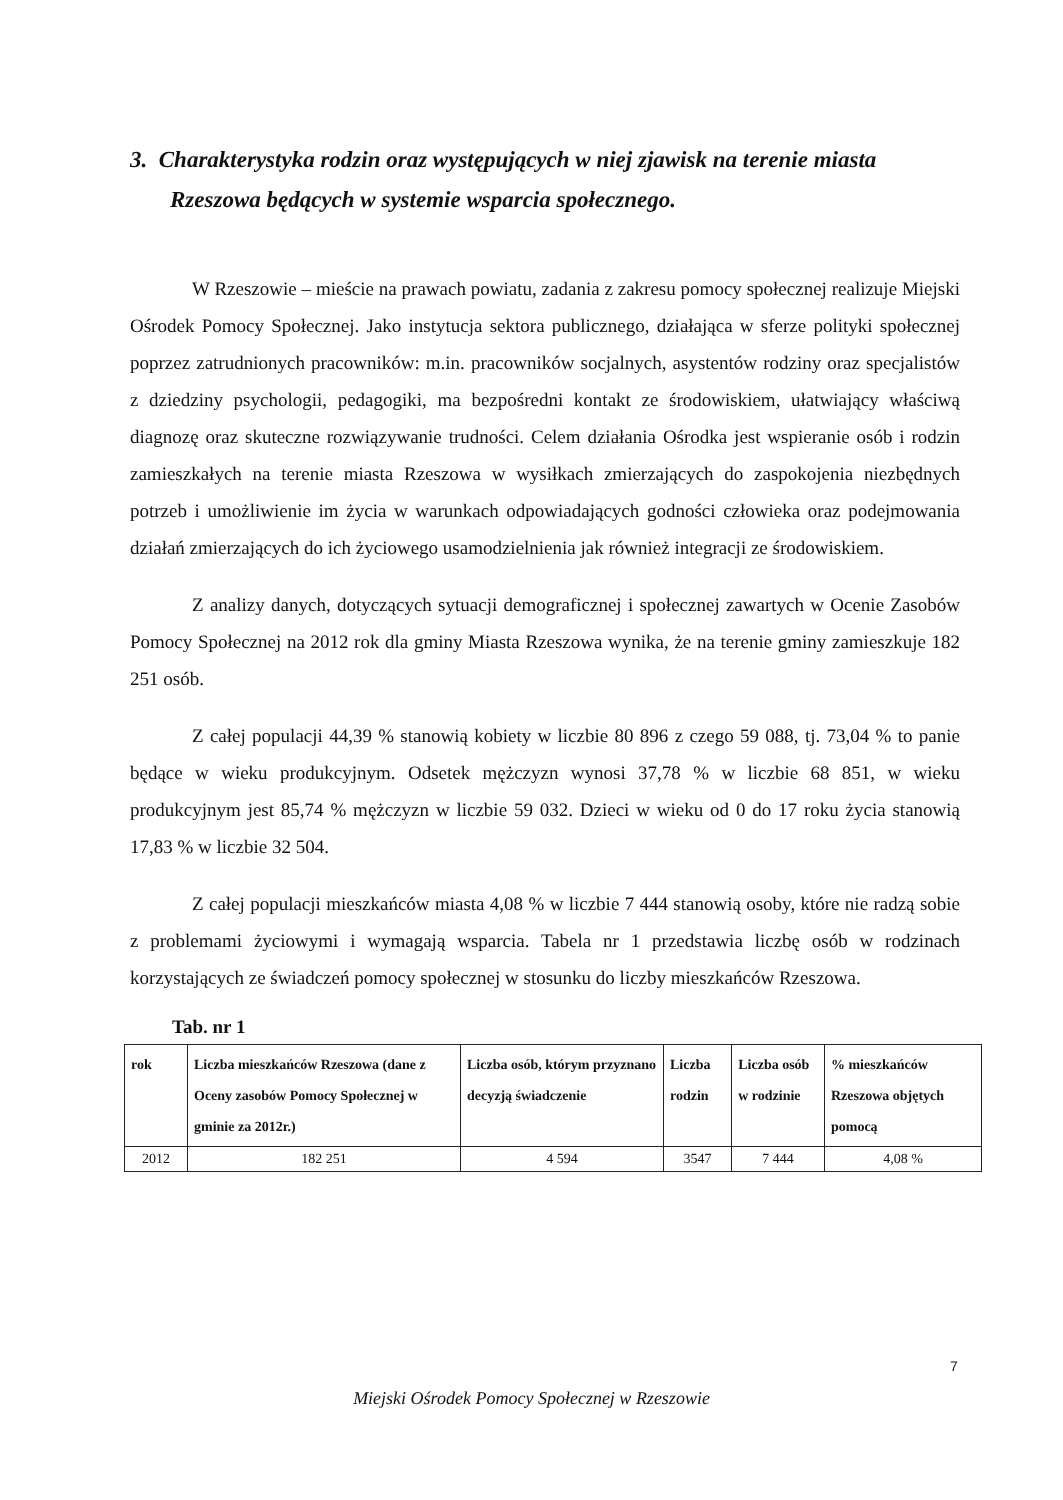3. Charakterystyka rodzin oraz występujących w niej zjawisk na terenie miasta Rzeszowa będących w systemie wsparcia społecznego.
W Rzeszowie – mieście na prawach powiatu, zadania z zakresu pomocy społecznej realizuje Miejski Ośrodek Pomocy Społecznej. Jako instytucja sektora publicznego, działająca w sferze polityki społecznej poprzez zatrudnionych pracowników: m.in. pracowników socjalnych, asystentów rodziny oraz specjalistów z dziedziny psychologii, pedagogiki, ma bezpośredni kontakt ze środowiskiem, ułatwiający właściwą diagnozę oraz skuteczne rozwiązywanie trudności. Celem działania Ośrodka jest wspieranie osób i rodzin zamieszkałych na terenie miasta Rzeszowa w wysiłkach zmierzających do zaspokojenia niezbędnych potrzeb i umożliwienie im życia w warunkach odpowiadających godności człowieka oraz podejmowania działań zmierzających do ich życiowego usamodzielnienia jak również integracji ze środowiskiem.
Z analizy danych, dotyczących sytuacji demograficznej i społecznej zawartych w Ocenie Zasobów Pomocy Społecznej na 2012 rok dla gminy Miasta Rzeszowa wynika, że na terenie gminy zamieszkuje 182 251 osób.
Z całej populacji 44,39 % stanowią kobiety w liczbie 80 896 z czego 59 088, tj. 73,04 % to panie będące w wieku produkcyjnym. Odsetek mężczyzn wynosi 37,78 % w liczbie 68 851, w wieku produkcyjnym jest 85,74 % mężczyzn w liczbie 59 032. Dzieci w wieku od 0 do 17 roku życia stanowią 17,83 % w liczbie 32 504.
Z całej populacji mieszkańców miasta 4,08 % w liczbie 7 444 stanowią osoby, które nie radzą sobie z problemami życiowymi i wymagają wsparcia. Tabela nr 1 przedstawia liczbę osób w rodzinach korzystających ze świadczeń pomocy społecznej w stosunku do liczby mieszkańców Rzeszowa.
Tab. nr 1
| rok | Liczba mieszkańców Rzeszowa (dane z Oceny zasobów Pomocy Społecznej w gminie za 2012r.) | Liczba osób, którym przyznano decyzją świadczenie | Liczba rodzin | Liczba osób w rodzinie | % mieszkańców Rzeszowa objętych pomocą |
| --- | --- | --- | --- | --- | --- |
| 2012 | 182 251 | 4 594 | 3547 | 7 444 | 4,08 % |
7
Miejski Ośrodek Pomocy Społecznej w Rzeszowie